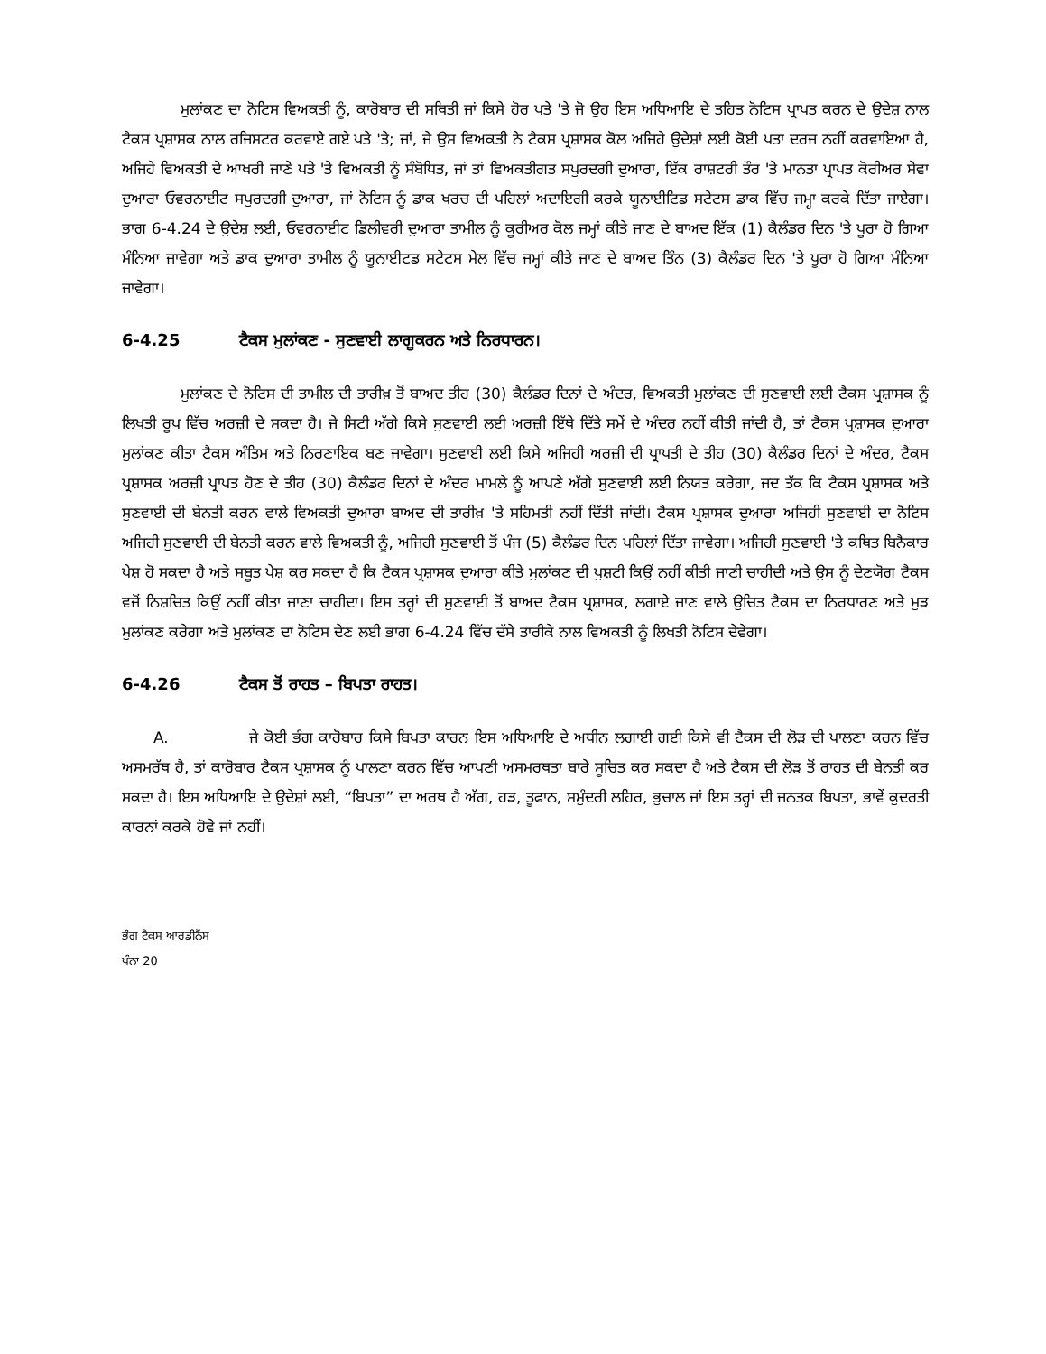ਮੁਲਾਂਕਣ ਦਾ ਨੋਟਿਸ ਵਿਅਕਤੀ ਨੂੰ, ਕਾਰੋਬਾਰ ਦੀ ਸਥਿਤੀ ਜਾਂ ਕਿਸੇ ਹੋਰ ਪਤੇ 'ਤੇ ਜੋ ਉਹ ਇਸ ਅਧਿਆਇ ਦੇ ਤਹਿਤ ਨੋਟਿਸ ਪ੍ਰਾਪਤ ਕਰਨ ਦੇ ਉਦੇਸ਼ ਨਾਲ ਟੈਕਸ ਪ੍ਰਸ਼ਾਸਕ ਨਾਲ ਰਜਿਸਟਰ ਕਰਵਾਏ ਗਏ ਪਤੇ 'ਤੇ; ਜਾਂ, ਜੇ ਉਸ ਵਿਅਕਤੀ ਨੇ ਟੈਕਸ ਪ੍ਰਸ਼ਾਸਕ ਕੋਲ ਅਜਿਹੇ ਉਦੇਸ਼ਾਂ ਲਈ ਕੋਈ ਪਤਾ ਦਰਜ ਨਹੀਂ ਕਰਵਾਇਆ ਹੈ, ਅਜਿਹੇ ਵਿਅਕਤੀ ਦੇ ਆਖਰੀ ਜਾਣੇ ਪਤੇ 'ਤੇ ਵਿਅਕਤੀ ਨੂੰ ਸੰਬੋਧਿਤ, ਜਾਂ ਤਾਂ ਵਿਅਕਤੀਗਤ ਸਪੁਰਦਗੀ ਦੁਆਰਾ, ਇੱਕ ਰਾਸ਼ਟਰੀ ਤੌਰ 'ਤੇ ਮਾਨਤਾ ਪ੍ਰਾਪਤ ਕੋਰੀਅਰ ਸੇਵਾ ਦੁਆਰਾ ਓਵਰਨਾਈਟ ਸਪੁਰਦਗੀ ਦੁਆਰਾ, ਜਾਂ ਨੋਟਿਸ ਨੂੰ ਡਾਕ ਖਰਚ ਦੀ ਪਹਿਲਾਂ ਅਦਾਇਗੀ ਕਰਕੇ ਯੂਨਾਈਟਿਡ ਸਟੇਟਸ ਡਾਕ ਵਿੱਚ ਜਮ੍ਹਾ ਕਰਕੇ ਦਿੱਤਾ ਜਾਏਗਾ। ਭਾਗ 6-4.24 ਦੇ ਉਦੇਸ਼ ਲਈ, ਓਵਰਨਾਈਟ ਡਿਲੀਵਰੀ ਦੁਆਰਾ ਤਾਮੀਲ ਨੂੰ ਕੂਰੀਅਰ ਕੋਲ ਜਮ੍ਹਾਂ ਕੀਤੇ ਜਾਣ ਦੇ ਬਾਅਦ ਇੱਕ (1) ਕੈਲੰਡਰ ਦਿਨ 'ਤੇ ਪੂਰਾ ਹੋ ਗਿਆ ਮੰਨਿਆ ਜਾਵੇਗਾ ਅਤੇ ਡਾਕ ਦੁਆਰਾ ਤਾਮੀਲ ਨੂੰ ਯੂਨਾਈਟਡ ਸਟੇਟਸ ਮੇਲ ਵਿੱਚ ਜਮ੍ਹਾਂ ਕੀਤੇ ਜਾਣ ਦੇ ਬਾਅਦ ਤਿੰਨ (3) ਕੈਲੰਡਰ ਦਿਨ 'ਤੇ ਪੂਰਾ ਹੋ ਗਿਆ ਮੰਨਿਆ ਜਾਵੇਗਾ।
6-4.25 ਟੈਕਸ ਮੁਲਾਂਕਣ - ਸੁਣਵਾਈ ਲਾਗੂਕਰਨ ਅਤੇ ਨਿਰਧਾਰਨ।
ਮੁਲਾਂਕਣ ਦੇ ਨੋਟਿਸ ਦੀ ਤਾਮੀਲ ਦੀ ਤਾਰੀਖ਼ ਤੋਂ ਬਾਅਦ ਤੀਹ (30) ਕੈਲੰਡਰ ਦਿਨਾਂ ਦੇ ਅੰਦਰ, ਵਿਅਕਤੀ ਮੁਲਾਂਕਣ ਦੀ ਸੁਣਵਾਈ ਲਈ ਟੈਕਸ ਪ੍ਰਸ਼ਾਸਕ ਨੂੰ ਲਿਖਤੀ ਰੂਪ ਵਿੱਚ ਅਰਜ਼ੀ ਦੇ ਸਕਦਾ ਹੈ। ਜੇ ਸਿਟੀ ਅੱਗੇ ਕਿਸੇ ਸੁਣਵਾਈ ਲਈ ਅਰਜ਼ੀ ਇੱਥੇ ਦਿੱਤੇ ਸਮੇਂ ਦੇ ਅੰਦਰ ਨਹੀਂ ਕੀਤੀ ਜਾਂਦੀ ਹੈ, ਤਾਂ ਟੈਕਸ ਪ੍ਰਸ਼ਾਸਕ ਦੁਆਰਾ ਮੁਲਾਂਕਣ ਕੀਤਾ ਟੈਕਸ ਅੰਤਿਮ ਅਤੇ ਨਿਰਣਾਇਕ ਬਣ ਜਾਵੇਗਾ। ਸੁਣਵਾਈ ਲਈ ਕਿਸੇ ਅਜਿਹੀ ਅਰਜ਼ੀ ਦੀ ਪ੍ਰਾਪਤੀ ਦੇ ਤੀਹ (30) ਕੈਲੰਡਰ ਦਿਨਾਂ ਦੇ ਅੰਦਰ, ਟੈਕਸ ਪ੍ਰਸ਼ਾਸਕ ਅਰਜ਼ੀ ਪ੍ਰਾਪਤ ਹੋਣ ਦੇ ਤੀਹ (30) ਕੈਲੰਡਰ ਦਿਨਾਂ ਦੇ ਅੰਦਰ ਮਾਮਲੇ ਨੂੰ ਆਪਣੇ ਅੱਗੇ ਸੁਣਵਾਈ ਲਈ ਨਿਯਤ ਕਰੇਗਾ, ਜਦ ਤੱਕ ਕਿ ਟੈਕਸ ਪ੍ਰਸ਼ਾਸਕ ਅਤੇ ਸੁਣਵਾਈ ਦੀ ਬੇਨਤੀ ਕਰਨ ਵਾਲੇ ਵਿਅਕਤੀ ਦੁਆਰਾ ਬਾਅਦ ਦੀ ਤਾਰੀਖ਼ 'ਤੇ ਸਹਿਮਤੀ ਨਹੀਂ ਦਿੱਤੀ ਜਾਂਦੀ। ਟੈਕਸ ਪ੍ਰਸ਼ਾਸਕ ਦੁਆਰਾ ਅਜਿਹੀ ਸੁਣਵਾਈ ਦਾ ਨੋਟਿਸ ਅਜਿਹੀ ਸੁਣਵਾਈ ਦੀ ਬੇਨਤੀ ਕਰਨ ਵਾਲੇ ਵਿਅਕਤੀ ਨੂੰ, ਅਜਿਹੀ ਸੁਣਵਾਈ ਤੋਂ ਪੰਜ (5) ਕੈਲੰਡਰ ਦਿਨ ਪਹਿਲਾਂ ਦਿੱਤਾ ਜਾਵੇਗਾ। ਅਜਿਹੀ ਸੁਣਵਾਈ 'ਤੇ ਕਥਿਤ ਬਿਨੈਕਾਰ ਪੇਸ਼ ਹੋ ਸਕਦਾ ਹੈ ਅਤੇ ਸਬੂਤ ਪੇਸ਼ ਕਰ ਸਕਦਾ ਹੈ ਕਿ ਟੈਕਸ ਪ੍ਰਸ਼ਾਸਕ ਦੁਆਰਾ ਕੀਤੇ ਮੁਲਾਂਕਣ ਦੀ ਪੁਸ਼ਟੀ ਕਿਉਂ ਨਹੀਂ ਕੀਤੀ ਜਾਣੀ ਚਾਹੀਦੀ ਅਤੇ ਉਸ ਨੂੰ ਦੇਣਯੋਗ ਟੈਕਸ ਵਜੋਂ ਨਿਸ਼ਚਿਤ ਕਿਉਂ ਨਹੀਂ ਕੀਤਾ ਜਾਣਾ ਚਾਹੀਦਾ। ਇਸ ਤਰ੍ਹਾਂ ਦੀ ਸੁਣਵਾਈ ਤੋਂ ਬਾਅਦ ਟੈਕਸ ਪ੍ਰਸ਼ਾਸਕ, ਲਗਾਏ ਜਾਣ ਵਾਲੇ ਉਚਿਤ ਟੈਕਸ ਦਾ ਨਿਰਧਾਰਣ ਅਤੇ ਮੁੜ ਮੁਲਾਂਕਣ ਕਰੇਗਾ ਅਤੇ ਮੁਲਾਂਕਣ ਦਾ ਨੋਟਿਸ ਦੇਣ ਲਈ ਭਾਗ 6-4.24 ਵਿੱਚ ਦੱਸੇ ਤਾਰੀਕੇ ਨਾਲ ਵਿਅਕਤੀ ਨੂੰ ਲਿਖਤੀ ਨੋਟਿਸ ਦੇਵੇਗਾ।
6-4.26 ਟੈਕਸ ਤੋਂ ਰਾਹਤ – ਬਿਪਤਾ ਰਾਹਤ।
A. ਜੇ ਕੋਈ ਭੰਗ ਕਾਰੋਬਾਰ ਕਿਸੇ ਬਿਪਤਾ ਕਾਰਨ ਇਸ ਅਧਿਆਇ ਦੇ ਅਧੀਨ ਲਗਾਈ ਗਈ ਕਿਸੇ ਵੀ ਟੈਕਸ ਦੀ ਲੋੜ ਦੀ ਪਾਲਣਾ ਕਰਨ ਵਿੱਚ ਅਸਮਰੱਥ ਹੈ, ਤਾਂ ਕਾਰੋਬਾਰ ਟੈਕਸ ਪ੍ਰਸ਼ਾਸਕ ਨੂੰ ਪਾਲਣਾ ਕਰਨ ਵਿੱਚ ਆਪਣੀ ਅਸਮਰਥਤਾ ਬਾਰੇ ਸੂਚਿਤ ਕਰ ਸਕਦਾ ਹੈ ਅਤੇ ਟੈਕਸ ਦੀ ਲੋੜ ਤੋਂ ਰਾਹਤ ਦੀ ਬੇਨਤੀ ਕਰ ਸਕਦਾ ਹੈ। ਇਸ ਅਧਿਆਇ ਦੇ ਉਦੇਸ਼ਾਂ ਲਈ, “ਬਿਪਤਾ” ਦਾ ਅਰਥ ਹੈ ਅੱਗ, ਹੜ, ਤੂਫਾਨ, ਸਮੁੰਦਰੀ ਲਹਿਰ, ਭੁਚਾਲ ਜਾਂ ਇਸ ਤਰ੍ਹਾਂ ਦੀ ਜਨਤਕ ਬਿਪਤਾ, ਭਾਵੇਂ ਕੁਦਰਤੀ ਕਾਰਨਾਂ ਕਰਕੇ ਹੋਵੇ ਜਾਂ ਨਹੀਂ।
ਭੰਗ ਟੈਕਸ ਆਰਡੀਨੈਂਸ
ਪੰਨਾ 20